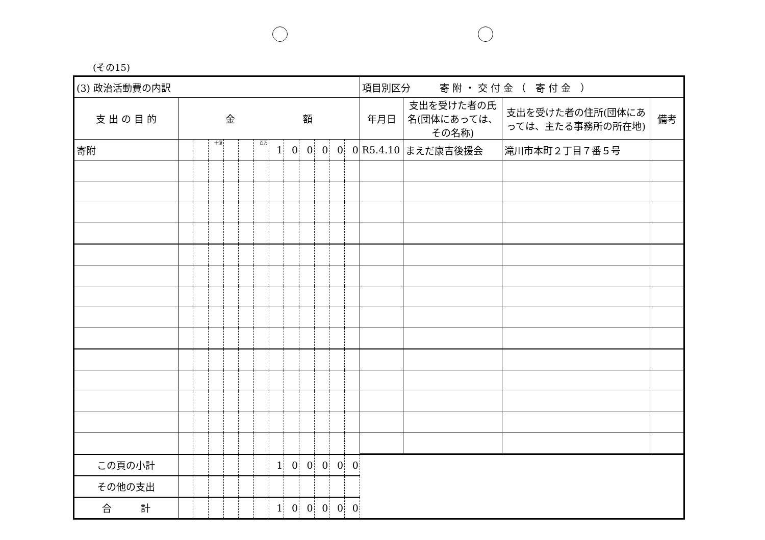(その15)
| (3) 政治活動費の内訳 | | | | | | | | | | | | | 項目別区分 寄 附 ・ 交 付 金 （ 寄 付 金 ） | | | |
| 支 出 の 目 的 | 金 額 | | | | | | | | | | | | 年月日 | 支出を受けた者の氏名(団体にあっては、その名称) | 支出を受けた者の住所(団体にあっては、主たる事務所の所在地) | 備考 |
| 寄附 | | | 十億 | | | 百万 | 1 | 0 | 0 | 0 | 0 | 0 | R5.4.10 | まえだ康吉後援会 | 滝川市本町２丁目７番５号 | |
| この頁の小計 | | | | | | | 1 | 0 | 0 | 0 | 0 | 0 | | | | |
| その他の支出 | | | | | | | | | | | | | | | | |
| 合 計 | | | | | | | 1 | 0 | 0 | 0 | 0 | 0 | | | | |